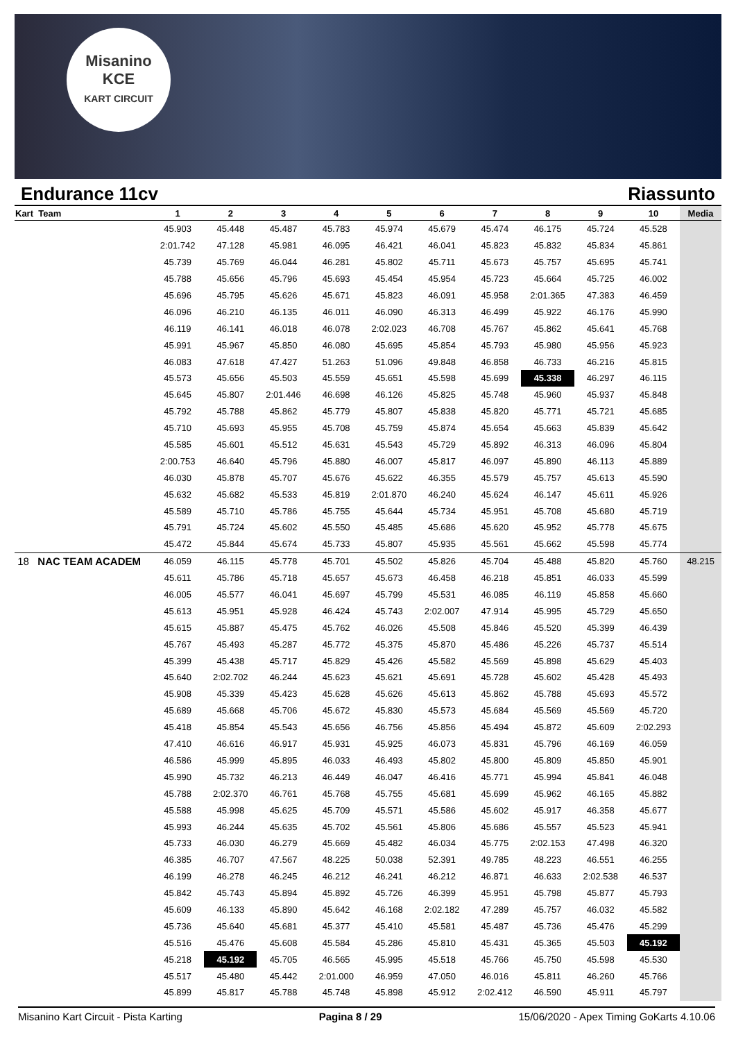Misanino
KCE
KART CIRCUIT
Endurance 11cv Riassunto
| Kart Team | 1 | 2 | 3 | 4 | 5 | 6 | 7 | 8 | 9 | 10 | Media |
| --- | --- | --- | --- | --- | --- | --- | --- | --- | --- | --- | --- |
| | 45.903 | 45.448 | 45.487 | 45.783 | 45.974 | 45.679 | 45.474 | 46.175 | 45.724 | 45.528 | |
| | 2:01.742 | 47.128 | 45.981 | 46.095 | 46.421 | 46.041 | 45.823 | 45.832 | 45.834 | 45.861 | |
| | 45.739 | 45.769 | 46.044 | 46.281 | 45.802 | 45.711 | 45.673 | 45.757 | 45.695 | 45.741 | |
| | 45.788 | 45.656 | 45.796 | 45.693 | 45.454 | 45.954 | 45.723 | 45.664 | 45.725 | 46.002 | |
| | 45.696 | 45.795 | 45.626 | 45.671 | 45.823 | 46.091 | 45.958 | 2:01.365 | 47.383 | 46.459 | |
| | 46.096 | 46.210 | 46.135 | 46.011 | 46.090 | 46.313 | 46.499 | 45.922 | 46.176 | 45.990 | |
| | 46.119 | 46.141 | 46.018 | 46.078 | 2:02.023 | 46.708 | 45.767 | 45.862 | 45.641 | 45.768 | |
| | 45.991 | 45.967 | 45.850 | 46.080 | 45.695 | 45.854 | 45.793 | 45.980 | 45.956 | 45.923 | |
| | 46.083 | 47.618 | 47.427 | 51.263 | 51.096 | 49.848 | 46.858 | 46.733 | 46.216 | 45.815 | |
| | 45.573 | 45.656 | 45.503 | 45.559 | 45.651 | 45.598 | 45.699 | 45.338 | 46.297 | 46.115 | |
| | 45.645 | 45.807 | 2:01.446 | 46.698 | 46.126 | 45.825 | 45.748 | 45.960 | 45.937 | 45.848 | |
| | 45.792 | 45.788 | 45.862 | 45.779 | 45.807 | 45.838 | 45.820 | 45.771 | 45.721 | 45.685 | |
| | 45.710 | 45.693 | 45.955 | 45.708 | 45.759 | 45.874 | 45.654 | 45.663 | 45.839 | 45.642 | |
| | 45.585 | 45.601 | 45.512 | 45.631 | 45.543 | 45.729 | 45.892 | 46.313 | 46.096 | 45.804 | |
| | 2:00.753 | 46.640 | 45.796 | 45.880 | 46.007 | 45.817 | 46.097 | 45.890 | 46.113 | 45.889 | |
| | 46.030 | 45.878 | 45.707 | 45.676 | 45.622 | 46.355 | 45.579 | 45.757 | 45.613 | 45.590 | |
| | 45.632 | 45.682 | 45.533 | 45.819 | 2:01.870 | 46.240 | 45.624 | 46.147 | 45.611 | 45.926 | |
| | 45.589 | 45.710 | 45.786 | 45.755 | 45.644 | 45.734 | 45.951 | 45.708 | 45.680 | 45.719 | |
| | 45.791 | 45.724 | 45.602 | 45.550 | 45.485 | 45.686 | 45.620 | 45.952 | 45.778 | 45.675 | |
| | 45.472 | 45.844 | 45.674 | 45.733 | 45.807 | 45.935 | 45.561 | 45.662 | 45.598 | 45.774 | |
| 18 NAC TEAM ACADEM | 46.059 | 46.115 | 45.778 | 45.701 | 45.502 | 45.826 | 45.704 | 45.488 | 45.820 | 45.760 | 48.215 |
| | 45.611 | 45.786 | 45.718 | 45.657 | 45.673 | 46.458 | 46.218 | 45.851 | 46.033 | 45.599 | |
| | 46.005 | 45.577 | 46.041 | 45.697 | 45.799 | 45.531 | 46.085 | 46.119 | 45.858 | 45.660 | |
| | 45.613 | 45.951 | 45.928 | 46.424 | 45.743 | 2:02.007 | 47.914 | 45.995 | 45.729 | 45.650 | |
| | 45.615 | 45.887 | 45.475 | 45.762 | 46.026 | 45.508 | 45.846 | 45.520 | 45.399 | 46.439 | |
| | 45.767 | 45.493 | 45.287 | 45.772 | 45.375 | 45.870 | 45.486 | 45.226 | 45.737 | 45.514 | |
| | 45.399 | 45.438 | 45.717 | 45.829 | 45.426 | 45.582 | 45.569 | 45.898 | 45.629 | 45.403 | |
| | 45.640 | 2:02.702 | 46.244 | 45.623 | 45.621 | 45.691 | 45.728 | 45.602 | 45.428 | 45.493 | |
| | 45.908 | 45.339 | 45.423 | 45.628 | 45.626 | 45.613 | 45.862 | 45.788 | 45.693 | 45.572 | |
| | 45.689 | 45.668 | 45.706 | 45.672 | 45.830 | 45.573 | 45.684 | 45.569 | 45.569 | 45.720 | |
| | 45.418 | 45.854 | 45.543 | 45.656 | 46.756 | 45.856 | 45.494 | 45.872 | 45.609 | 2:02.293 | |
| | 47.410 | 46.616 | 46.917 | 45.931 | 45.925 | 46.073 | 45.831 | 45.796 | 46.169 | 46.059 | |
| | 46.586 | 45.999 | 45.895 | 46.033 | 46.493 | 45.802 | 45.800 | 45.809 | 45.850 | 45.901 | |
| | 45.990 | 45.732 | 46.213 | 46.449 | 46.047 | 46.416 | 45.771 | 45.994 | 45.841 | 46.048 | |
| | 45.788 | 2:02.370 | 46.761 | 45.768 | 45.755 | 45.681 | 45.699 | 45.962 | 46.165 | 45.882 | |
| | 45.588 | 45.998 | 45.625 | 45.709 | 45.571 | 45.586 | 45.602 | 45.917 | 46.358 | 45.677 | |
| | 45.993 | 46.244 | 45.635 | 45.702 | 45.561 | 45.806 | 45.686 | 45.557 | 45.523 | 45.941 | |
| | 45.733 | 46.030 | 46.279 | 45.669 | 45.482 | 46.034 | 45.775 | 2:02.153 | 47.498 | 46.320 | |
| | 46.385 | 46.707 | 47.567 | 48.225 | 50.038 | 52.391 | 49.785 | 48.223 | 46.551 | 46.255 | |
| | 46.199 | 46.278 | 46.245 | 46.212 | 46.241 | 46.212 | 46.871 | 46.633 | 2:02.538 | 46.537 | |
| | 45.842 | 45.743 | 45.894 | 45.892 | 45.726 | 46.399 | 45.951 | 45.798 | 45.877 | 45.793 | |
| | 45.609 | 46.133 | 45.890 | 45.642 | 46.168 | 2:02.182 | 47.289 | 45.757 | 46.032 | 45.582 | |
| | 45.736 | 45.640 | 45.681 | 45.377 | 45.410 | 45.581 | 45.487 | 45.736 | 45.476 | 45.299 | |
| | 45.516 | 45.476 | 45.608 | 45.584 | 45.286 | 45.810 | 45.431 | 45.365 | 45.503 | 45.192 | |
| | 45.218 | 45.192 | 45.705 | 46.565 | 45.995 | 45.518 | 45.766 | 45.750 | 45.598 | 45.530 | |
| | 45.517 | 45.480 | 45.442 | 2:01.000 | 46.959 | 47.050 | 46.016 | 45.811 | 46.260 | 45.766 | |
| | 45.899 | 45.817 | 45.788 | 45.748 | 45.898 | 45.912 | 2:02.412 | 46.590 | 45.911 | 45.797 | |
Misanino Kart Circuit - Pista Karting Pagina 8 / 29 15/06/2020 - Apex Timing GoKarts 4.10.06